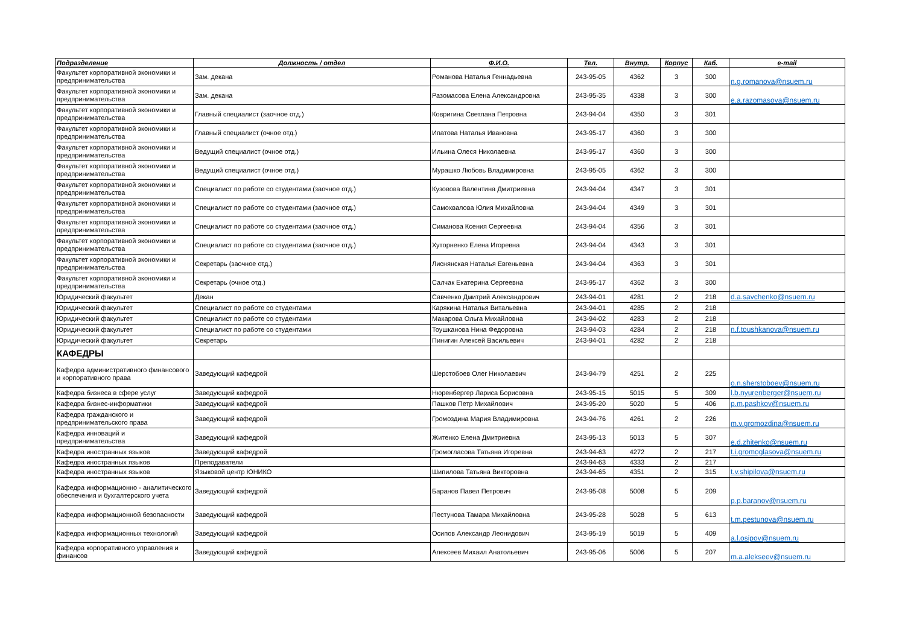| Подразделение | Должность / отдел | Ф.И.О. | Тел. | Внутр. | Корпус | Каб. | e-mail |
| --- | --- | --- | --- | --- | --- | --- | --- |
| Факультет корпоративной экономики и предпринимательства | Зам. декана | Романова Наталья Геннадьевна | 243-95-05 | 4362 | 3 | 300 | n.g.romanova@nsuem.ru |
| Факультет корпоративной экономики и предпринимательства | Зам. декана | Разомасова Елена Александровна | 243-95-35 | 4338 | 3 | 300 | e.a.razomasova@nsuem.ru |
| Факультет корпоративной экономики и предпринимательства | Главный специалист (заочное отд.) | Ковригина Светлана Петровна | 243-94-04 | 4350 | 3 | 301 | |
| Факультет корпоративной экономики и предпринимательства | Главный специалист (очное отд.) | Ипатова Наталья Ивановна | 243-95-17 | 4360 | 3 | 300 | |
| Факультет корпоративной экономики и предпринимательства | Ведущий специалист (очное отд.) | Ильина Олеся Николаевна | 243-95-17 | 4360 | 3 | 300 | |
| Факультет корпоративной экономики и предпринимательства | Ведущий специалист (очное отд.) | Мурашко Любовь Владимировна | 243-95-05 | 4362 | 3 | 300 | |
| Факультет корпоративной экономики и предпринимательства | Специалист по работе со студентами (заочное отд.) | Кузовова Валентина Дмитриевна | 243-94-04 | 4347 | 3 | 301 | |
| Факультет корпоративной экономики и предпринимательства | Специалист по работе со студентами (заочное отд.) | Самохвалова Юлия Михайловна | 243-94-04 | 4349 | 3 | 301 | |
| Факультет корпоративной экономики и предпринимательства | Специалист по работе со студентами (заочное отд.) | Симанова Ксения Сергеевна | 243-94-04 | 4356 | 3 | 301 | |
| Факультет корпоративной экономики и предпринимательства | Специалист по работе со студентами (заочное отд.) | Хуторненко Елена Игоревна | 243-94-04 | 4343 | 3 | 301 | |
| Факультет корпоративной экономики и предпринимательства | Секретарь (заочное отд.) | Лиснянская Наталья Евгеньевна | 243-94-04 | 4363 | 3 | 301 | |
| Факультет корпоративной экономики и предпринимательства | Секретарь (очное отд.) | Салчак Екатерина Сергеевна | 243-95-17 | 4362 | 3 | 300 | |
| Юридический факультет | Декан | Савченко Дмитрий Александрович | 243-94-01 | 4281 | 2 | 218 | d.a.savchenko@nsuem.ru |
| Юридический факультет | Специалист по работе со студентами | Карякина Наталья Витальевна | 243-94-01 | 4285 | 2 | 218 | |
| Юридический факультет | Специалист по работе со студентами | Макарова Ольга Михайловна | 243-94-02 | 4283 | 2 | 218 | |
| Юридический факультет | Специалист по работе со студентами | Тоушканова Нина Федоровна | 243-94-03 | 4284 | 2 | 218 | n.f.toushkanova@nsuem.ru |
| Юридический факультет | Секретарь | Пинигин Алексей Васильевич | 243-94-01 | 4282 | 2 | 218 | |
| КАФЕДРЫ | | | | | | | |
| Кафедра административного финансового и корпоративного права | Заведующий кафедрой | Шерстобоев Олег Николаевич | 243-94-79 | 4251 | 2 | 225 | o.n.sherstoboev@nsuem.ru |
| Кафедра бизнеса в сфере услуг | Заведующий кафедрой | Нюренбергер Лариса Борисовна | 243-95-15 | 5015 | 5 | 309 | l.b.nyurenberger@nsuem.ru |
| Кафедра бизнес-информатики | Заведующий кафедрой | Пашков Петр Михайлович | 243-95-20 | 5020 | 5 | 406 | p.m.pashkov@nsuem.ru |
| Кафедра гражданского и предпринимательского права | Заведующий кафедрой | Громоздина Мария Владимировна | 243-94-76 | 4261 | 2 | 226 | m.v.gromozdina@nsuem.ru |
| Кафедра инноваций и предпринимательства | Заведующий кафедрой | Житенко Елена Дмитриевна | 243-95-13 | 5013 | 5 | 307 | e.d.zhitenko@nsuem.ru |
| Кафедра иностранных языков | Заведующий кафедрой | Громогласова Татьяна Игоревна | 243-94-63 | 4272 | 2 | 217 | t.i.gromoglasova@nsuem.ru |
| Кафедра иностранных языков | Преподаватели | | 243-94-63 | 4333 | 2 | 217 | |
| Кафедра иностранных языков | Языковой центр ЮНИКО | Шипилова Татьяна Викторовна | 243-94-65 | 4351 | 2 | 315 | t.v.shipilova@nsuem.ru |
| Кафедра информационно - аналитического обеспечения и бухгалтерского учета | Заведующий кафедрой | Баранов Павел Петрович | 243-95-08 | 5008 | 5 | 209 | p.p.baranov@nsuem.ru |
| Кафедра информационной безопасности | Заведующий кафедрой | Пестунова Тамара Михайловна | 243-95-28 | 5028 | 5 | 613 | t.m.pestunova@nsuem.ru |
| Кафедра информационных технологий | Заведующий кафедрой | Осипов Александр Леонидович | 243-95-19 | 5019 | 5 | 409 | a.l.osipov@nsuem.ru |
| Кафедра корпоративного управления и финансов | Заведующий кафедрой | Алексеев Михаил Анатольевич | 243-95-06 | 5006 | 5 | 207 | m.a.alekseev@nsuem.ru |